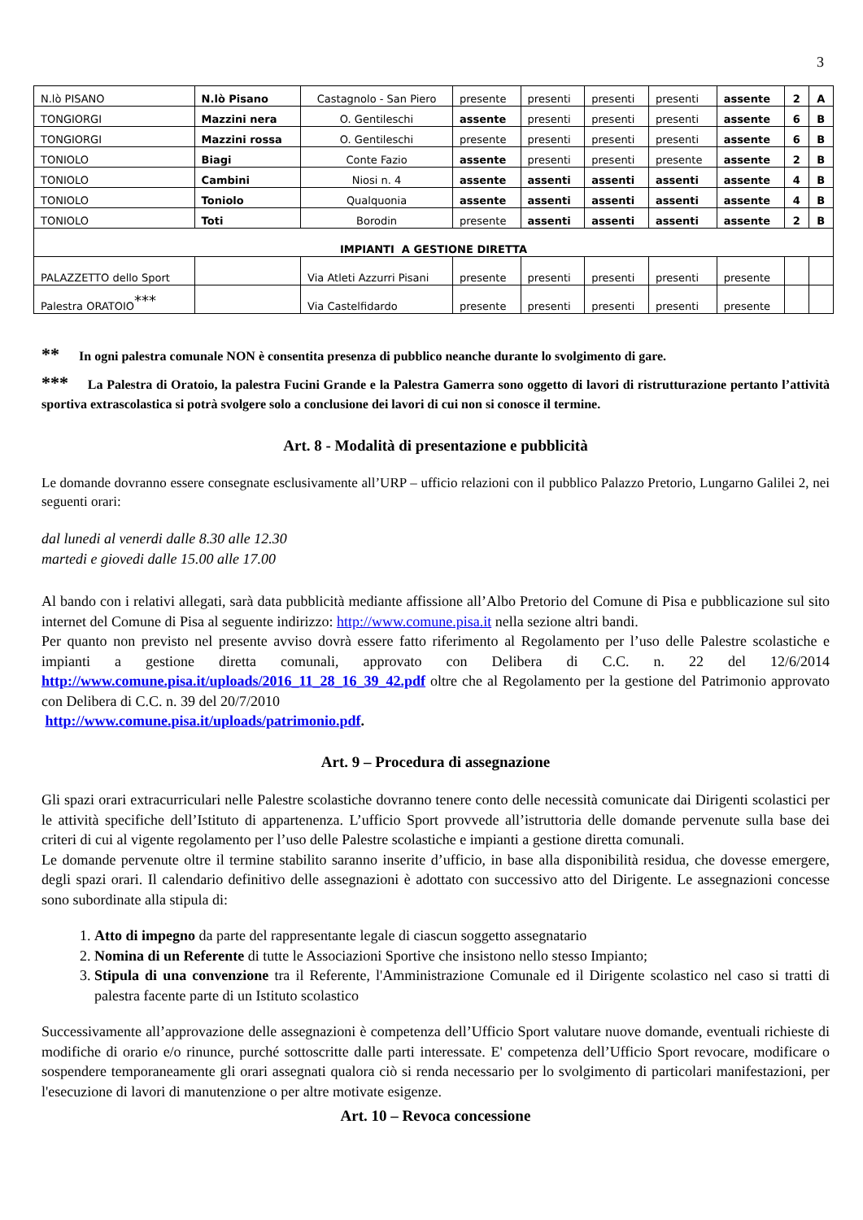3
| N.lò PISANO | N.lò Pisano | Castagnolo - San Piero | presente | presenti | presenti | presenti | assente | 2 | A |
| TONGIORGI | Mazzini nera | O. Gentileschi | assente | presenti | presenti | presenti | assente | 6 | B |
| TONGIORGI | Mazzini rossa | O. Gentileschi | presente | presenti | presenti | presenti | assente | 6 | B |
| TONIOLO | Biagi | Conte Fazio | assente | presenti | presenti | presente | assente | 2 | B |
| TONIOLO | Cambini | Niosi n. 4 | assente | assenti | assenti | assenti | assente | 4 | B |
| TONIOLO | Toniolo | Qualquonia | assente | assenti | assenti | assenti | assente | 4 | B |
| TONIOLO | Toti | Borodin | presente | assenti | assenti | assenti | assente | 2 | B |
| IMPIANTI A GESTIONE DIRETTA | | | | | | | | | |
| PALAZZETTO dello Sport | | Via Atleti Azzurri Pisani | presente | presenti | presenti | presenti | presente | | |
| Palestra ORATOIO<sup>***</sup> | | Via Castelfidardo | presente | presenti | presenti | presenti | presente | | |
** In ogni palestra comunale NON è consentita presenza di pubblico neanche durante lo svolgimento di gare.
*** La Palestra di Oratoio, la palestra Fucini Grande e la Palestra Gamerra sono oggetto di lavori di ristrutturazione pertanto l’attività sportiva extrascolastica si potrà svolgere solo a conclusione dei lavori di cui non si conosce il termine.
Art. 8 - Modalità di presentazione e pubblicità
Le domande dovranno essere consegnate esclusivamente all’URP – ufficio relazioni con il pubblico Palazzo Pretorio, Lungarno Galilei 2, nei seguenti orari:
dal lunedi al venerdi dalle 8.30 alle 12.30
martedi e giovedi dalle 15.00 alle 17.00
Al bando con i relativi allegati, sarà data pubblicità mediante affissione all’Albo Pretorio del Comune di Pisa e pubblicazione sul sito internet del Comune di Pisa al seguente indirizzo: http://www.comune.pisa.it nella sezione altri bandi.
Per quanto non previsto nel presente avviso dovrà essere fatto riferimento al Regolamento per l’uso delle Palestre scolastiche e impianti a gestione diretta comunali, approvato con Delibera di C.C. n. 22 del 12/6/2014 http://www.comune.pisa.it/uploads/2016_11_28_16_39_42.pdf oltre che al Regolamento per la gestione del Patrimonio approvato con Delibera di C.C. n. 39 del 20/7/2010
http://www.comune.pisa.it/uploads/patrimonio.pdf.
Art. 9 – Procedura di assegnazione
Gli spazi orari extracurriculari nelle Palestre scolastiche dovranno tenere conto delle necessità comunicate dai Dirigenti scolastici per le attività specifiche dell’Istituto di appartenenza. L’ufficio Sport provvede all’istruttoria delle domande pervenute sulla base dei criteri di cui al vigente regolamento per l’uso delle Palestre scolastiche e impianti a gestione diretta comunali.
Le domande pervenute oltre il termine stabilito saranno inserite d’ufficio, in base alla disponibilità residua, che dovesse emergere, degli spazi orari. Il calendario definitivo delle assegnazioni è adottato con successivo atto del Dirigente. Le assegnazioni concesse sono subordinate alla stipula di:
1. Atto di impegno da parte del rappresentante legale di ciascun soggetto assegnatario
2. Nomina di un Referente di tutte le Associazioni Sportive che insistono nello stesso Impianto;
3. Stipula di una convenzione tra il Referente, l'Amministrazione Comunale ed il Dirigente scolastico nel caso si tratti di palestra facente parte di un Istituto scolastico
Successivamente all’approvazione delle assegnazioni è competenza dell’Ufficio Sport valutare nuove domande, eventuali richieste di modifiche di orario e/o rinunce, purché sottoscritte dalle parti interessate. E' competenza dell’Ufficio Sport revocare, modificare o sospendere temporaneamente gli orari assegnati qualora ciò si renda necessario per lo svolgimento di particolari manifestazioni, per l'esecuzione di lavori di manutenzione o per altre motivate esigenze.
Art. 10 – Revoca concessione